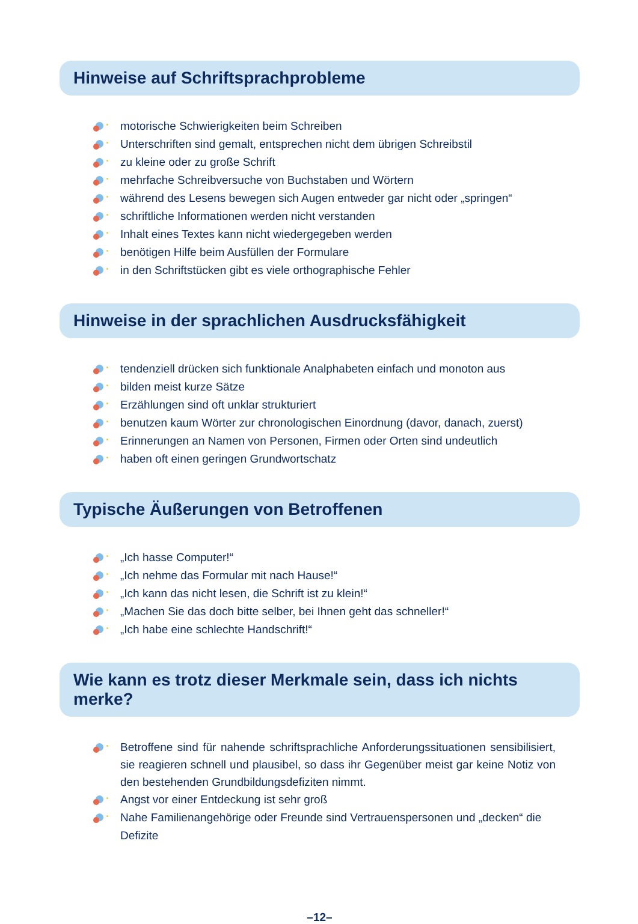Hinweise auf Schriftsprachprobleme
motorische Schwierigkeiten beim Schreiben
Unterschriften sind gemalt, entsprechen nicht dem übrigen Schreibstil
zu kleine oder zu große Schrift
mehrfache Schreibversuche von Buchstaben und Wörtern
während des Lesens bewegen sich Augen entweder gar nicht oder „springen“
schriftliche Informationen werden nicht verstanden
Inhalt eines Textes kann nicht wiedergegeben werden
benötigen Hilfe beim Ausfüllen der Formulare
in den Schriftstücken gibt es viele orthographische Fehler
Hinweise in der sprachlichen Ausdrucksfähigkeit
tendenziell drücken sich funktionale Analphabeten einfach und monoton aus
bilden meist kurze Sätze
Erzählungen sind oft unklar strukturiert
benutzen kaum Wörter zur chronologischen Einordnung (davor, danach, zuerst)
Erinnerungen an Namen von Personen, Firmen oder Orten sind undeutlich
haben oft einen geringen Grundwortschatz
Typische Äußerungen von Betroffenen
„Ich hasse Computer!“
„Ich nehme das Formular mit nach Hause!“
„Ich kann das nicht lesen, die Schrift ist zu klein!“
„Machen Sie das doch bitte selber, bei Ihnen geht das schneller!“
„Ich habe eine schlechte Handschrift!“
Wie kann es trotz dieser Merkmale sein, dass ich nichts merke?
Betroffene sind für nahende schriftsprachliche Anforderungssituationen sensibili­siert, sie reagieren schnell und plausibel, so dass ihr Gegenüber meist gar keine Notiz von den bestehenden Grundbildungsdefiziten nimmt.
Angst vor einer Entdeckung ist sehr groß
Nahe Familienangehörige oder Freunde sind Vertrauenspersonen und „decken“ die Defizite
–12–